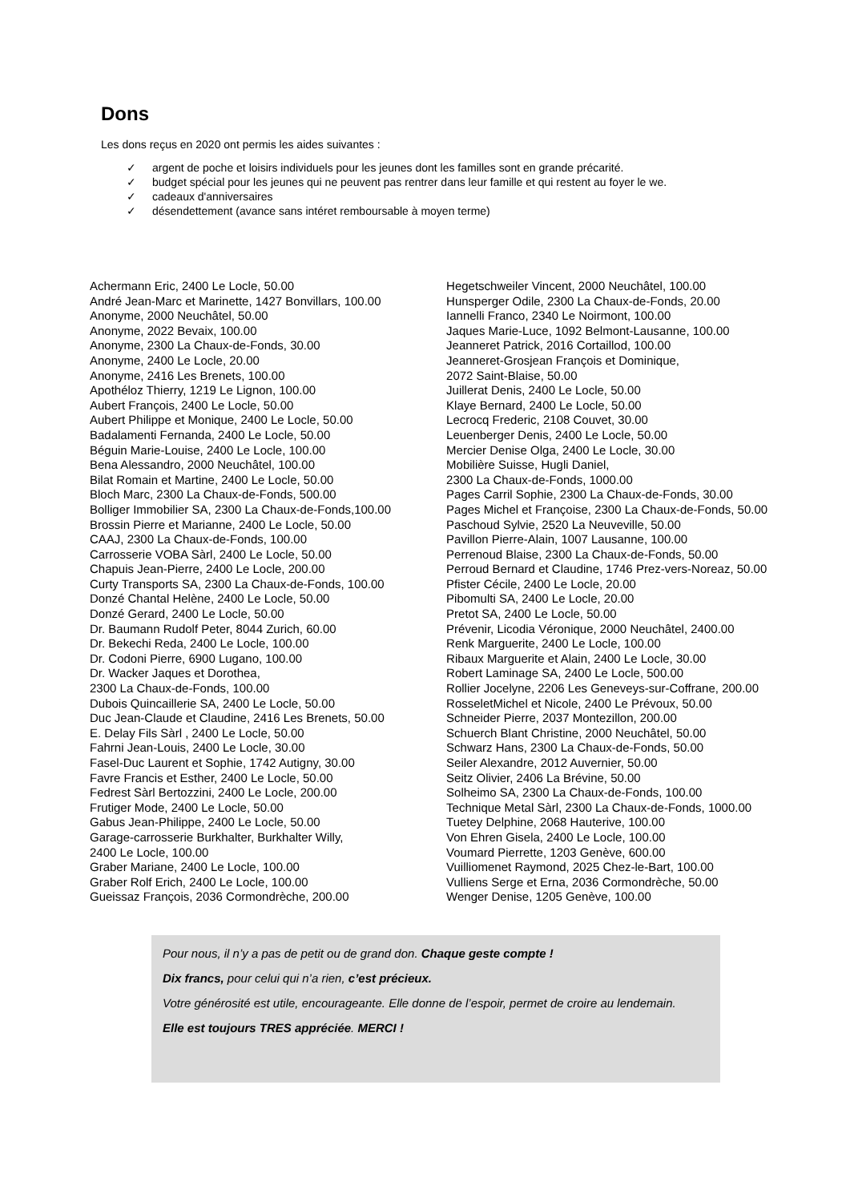Dons
Les dons reçus en 2020 ont permis les aides suivantes :
✓ argent de poche et loisirs individuels pour les jeunes dont les familles sont en grande précarité.
✓ budget spécial pour les jeunes qui ne peuvent pas rentrer dans leur famille et qui restent au foyer le we.
✓ cadeaux d'anniversaires
✓ désendettement (avance sans intéret remboursable à moyen terme)
Achermann Eric, 2400 Le Locle, 50.00
André Jean-Marc et Marinette, 1427 Bonvillars, 100.00
Anonyme, 2000 Neuchâtel, 50.00
Anonyme, 2022 Bevaix, 100.00
Anonyme, 2300 La Chaux-de-Fonds, 30.00
Anonyme, 2400 Le Locle, 20.00
Anonyme, 2416 Les Brenets, 100.00
Apothéloz Thierry, 1219 Le Lignon, 100.00
Aubert François, 2400 Le Locle, 50.00
Aubert Philippe et Monique, 2400 Le Locle, 50.00
Badalamenti Fernanda, 2400 Le Locle, 50.00
Béguin Marie-Louise, 2400 Le Locle, 100.00
Bena Alessandro, 2000 Neuchâtel, 100.00
Bilat Romain et Martine, 2400 Le Locle, 50.00
Bloch Marc, 2300 La Chaux-de-Fonds, 500.00
Bolliger Immobilier SA, 2300 La Chaux-de-Fonds,100.00
Brossin Pierre et Marianne, 2400 Le Locle, 50.00
CAAJ, 2300 La Chaux-de-Fonds, 100.00
Carrosserie VOBA Sàrl, 2400 Le Locle, 50.00
Chapuis Jean-Pierre, 2400 Le Locle, 200.00
Curty Transports SA, 2300 La Chaux-de-Fonds, 100.00
Donzé Chantal Helène, 2400 Le Locle, 50.00
Donzé Gerard, 2400 Le Locle, 50.00
Dr. Baumann Rudolf Peter, 8044 Zurich, 60.00
Dr. Bekechi Reda, 2400 Le Locle, 100.00
Dr. Codoni Pierre, 6900 Lugano, 100.00
Dr. Wacker Jaques et Dorothea,
2300 La Chaux-de-Fonds, 100.00
Dubois Quincaillerie SA, 2400 Le Locle, 50.00
Duc Jean-Claude et Claudine, 2416 Les Brenets, 50.00
E. Delay Fils Sàrl , 2400 Le Locle, 50.00
Fahrni Jean-Louis, 2400 Le Locle, 30.00
Fasel-Duc Laurent et Sophie, 1742 Autigny, 30.00
Favre Francis et Esther, 2400 Le Locle, 50.00
Fedrest Sàrl Bertozzini, 2400 Le Locle, 200.00
Frutiger Mode, 2400 Le Locle, 50.00
Gabus Jean-Philippe, 2400 Le Locle, 50.00
Garage-carrosserie Burkhalter, Burkhalter Willy,
2400 Le Locle, 100.00
Graber Mariane, 2400 Le Locle, 100.00
Graber Rolf Erich, 2400 Le Locle, 100.00
Gueissaz François, 2036 Cormondrèche, 200.00
Hegetschweiler Vincent, 2000 Neuchâtel, 100.00
Hunsperger Odile, 2300 La Chaux-de-Fonds, 20.00
Iannelli Franco, 2340 Le Noirmont, 100.00
Jaques Marie-Luce, 1092 Belmont-Lausanne, 100.00
Jeanneret Patrick, 2016 Cortaillod, 100.00
Jeanneret-Grosjean François et Dominique,
2072 Saint-Blaise, 50.00
Juillerat Denis, 2400 Le Locle, 50.00
Klaye Bernard, 2400 Le Locle, 50.00
Lecrocq Frederic, 2108 Couvet, 30.00
Leuenberger Denis, 2400 Le Locle, 50.00
Mercier Denise Olga, 2400 Le Locle, 30.00
Mobilière Suisse, Hugli Daniel,
2300 La Chaux-de-Fonds, 1000.00
Pages Carril Sophie, 2300 La Chaux-de-Fonds, 30.00
Pages Michel et Françoise, 2300 La Chaux-de-Fonds, 50.00
Paschoud Sylvie, 2520 La Neuveville, 50.00
Pavillon Pierre-Alain, 1007 Lausanne, 100.00
Perrenoud Blaise, 2300 La Chaux-de-Fonds, 50.00
Perroud Bernard et Claudine, 1746 Prez-vers-Noreaz, 50.00
Pfister Cécile, 2400 Le Locle, 20.00
Pibomulti SA, 2400 Le Locle, 20.00
Pretot SA, 2400 Le Locle, 50.00
Prévenir, Licodia Véronique, 2000 Neuchâtel, 2400.00
Renk Marguerite, 2400 Le Locle, 100.00
Ribaux Marguerite et Alain, 2400 Le Locle, 30.00
Robert Laminage SA, 2400 Le Locle, 500.00
Rollier Jocelyne, 2206 Les Geneveys-sur-Coffrane, 200.00
RosseletMichel et Nicole, 2400 Le Prévoux, 50.00
Schneider Pierre, 2037 Montezillon, 200.00
Schuerch Blant Christine, 2000 Neuchâtel, 50.00
Schwarz Hans, 2300 La Chaux-de-Fonds, 50.00
Seiler Alexandre, 2012 Auvernier, 50.00
Seitz Olivier, 2406 La Brévine, 50.00
Solheimo SA, 2300 La Chaux-de-Fonds, 100.00
Technique Metal Sàrl, 2300 La Chaux-de-Fonds, 1000.00
Tuetey Delphine, 2068 Hauterive, 100.00
Von Ehren Gisela, 2400 Le Locle, 100.00
Voumard Pierrette, 1203 Genève, 600.00
Vuilliomenet Raymond, 2025 Chez-le-Bart, 100.00
Vulliens Serge et Erna, 2036 Cormondrèche, 50.00
Wenger Denise, 1205 Genève, 100.00
Pour nous, il n’y a pas de petit ou de grand don. Chaque geste compte !
Dix francs, pour celui qui n’a rien, c’est précieux.
Votre générosité est utile, encourageante. Elle donne de l’espoir, permet de croire au lendemain.
Elle est toujours TRES appréciée. MERCI !